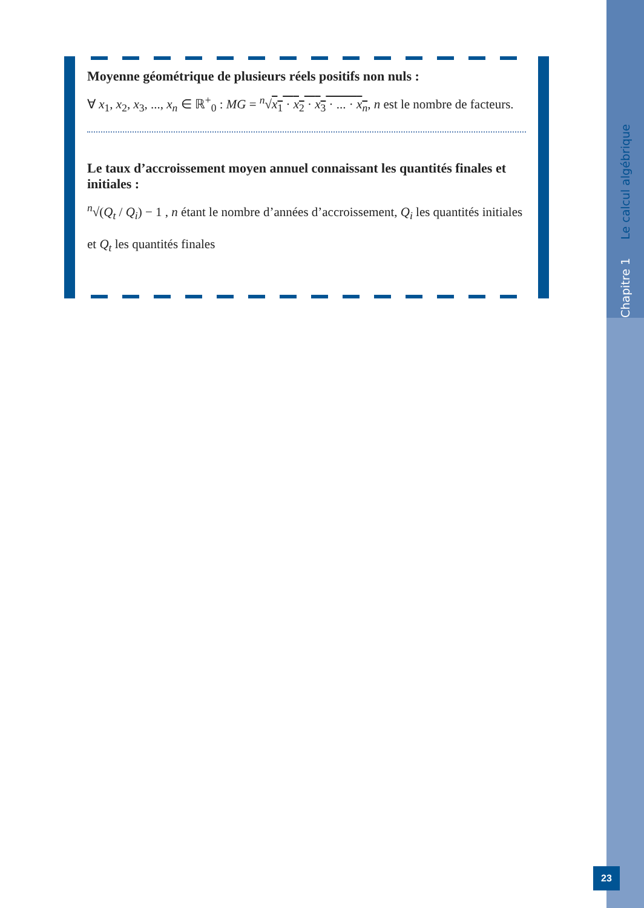Chapitre 1 Le calcul algébrique
Moyenne géométrique de plusieurs réels positifs non nuls :
∀ x<sub>1</sub>, x<sub>2</sub>, x<sub>3</sub>, ..., x<sub>n</sub> ∈ ℝ<sup>+</sup><sub>0</sub> : MG = <sup>n</sup>√x<sub>1</sub> · x<sub>2</sub> · x<sub>3</sub> · ... · x<sub>n</sub>, n est le nombre de facteurs.
Le taux d’accroissement moyen annuel connaissant les quantités finales et initiales :
<sup>n</sup>√(Q<sub>t</sub> / Q<sub>i</sub>) − 1 , n étant le nombre d’années d’accroissement, Q<sub>i</sub> les quantités initiales
et Q<sub>t</sub> les quantités finales
23